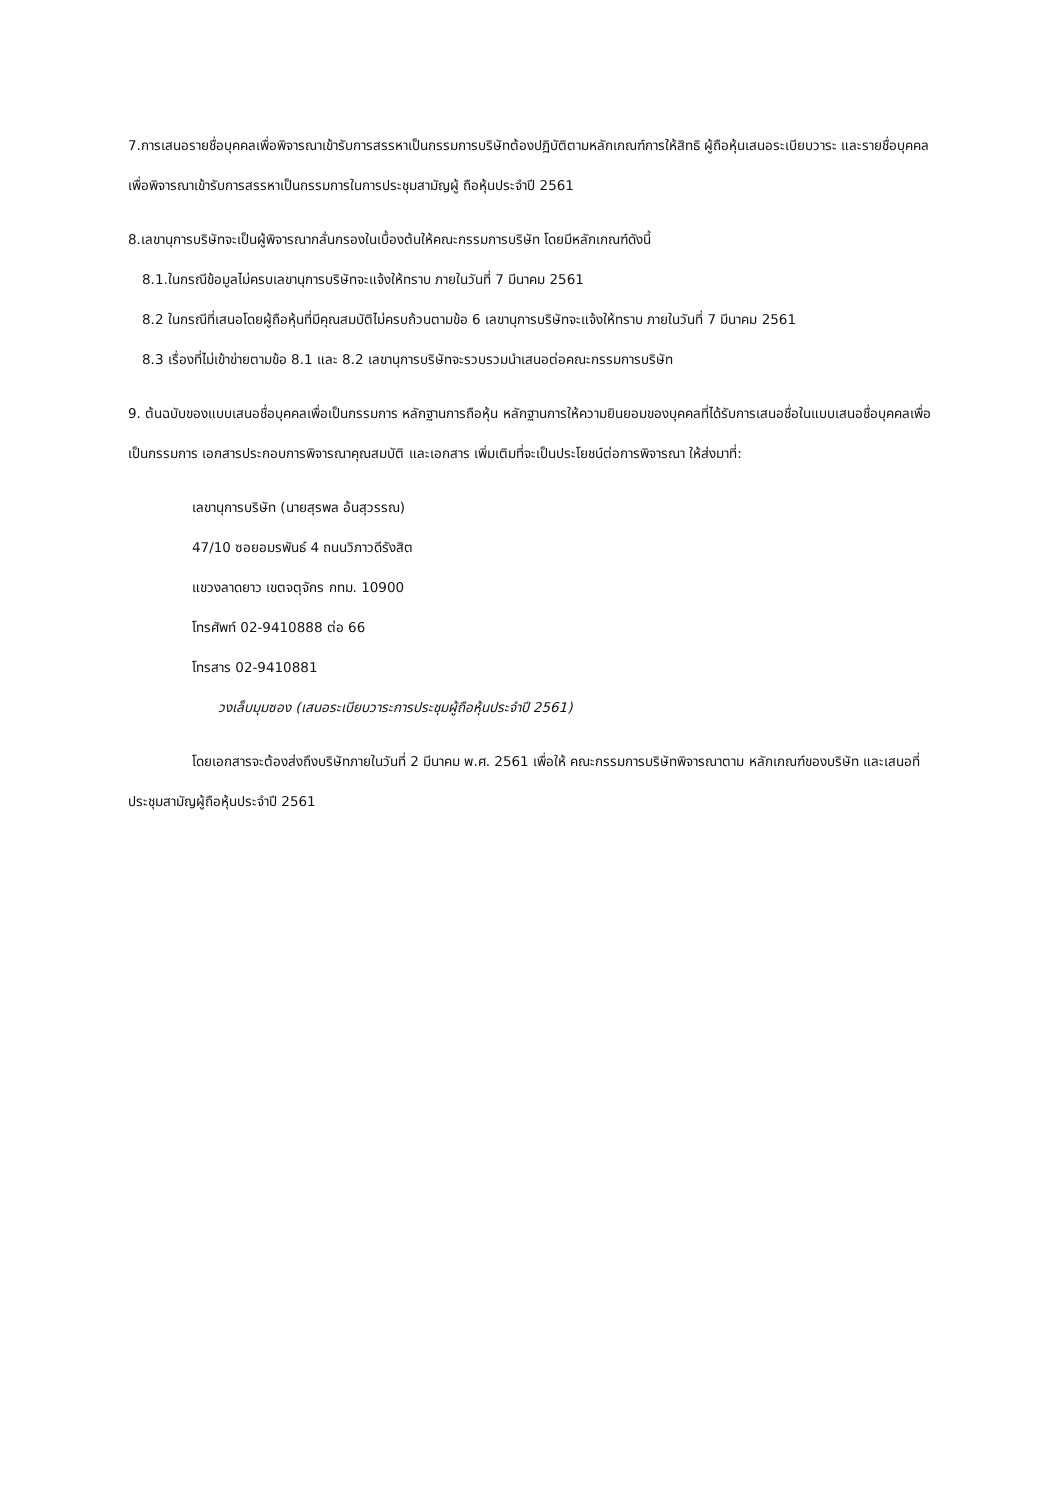7.การเสนอรายชื่อบุคคลเพื่อพิจารณาเข้ารับการสรรหาเป็นกรรมการบริษัทต้องปฏิบัติตามหลักเกณฑ์การให้สิทธิ ผู้ถือหุ้นเสนอระเบียบวาระ และรายชื่อบุคคลเพื่อพิจารณาเข้ารับการสรรหาเป็นกรรมการในการประชุมสามัญผู้ ถือหุ้นประจำปี 2561
8.เลขานุการบริษัทจะเป็นผู้พิจารณากลั่นกรองในเบื้องต้นให้คณะกรรมการบริษัท โดยมีหลักเกณฑ์ดังนี้
8.1.ในกรณีข้อมูลไม่ครบเลขานุการบริษัทจะแจ้งให้ทราบ ภายในวันที่ 7 มีนาคม 2561
8.2 ในกรณีที่เสนอโดยผู้ถือหุ้นที่มีคุณสมบัติไม่ครบถ้วนตามข้อ 6 เลขานุการบริษัทจะแจ้งให้ทราบ ภายในวันที่ 7 มีนาคม 2561
8.3 เรื่องที่ไม่เข้าข่ายตามข้อ 8.1 และ 8.2 เลขานุการบริษัทจะรวบรวมนำเสนอต่อคณะกรรมการบริษัท
9. ต้นฉบับของแบบเสนอชื่อบุคคลเพื่อเป็นกรรมการ หลักฐานการถือหุ้น หลักฐานการให้ความยินยอมของบุคคลที่ได้รับการเสนอชื่อในแบบเสนอชื่อบุคคลเพื่อเป็นกรรมการ เอกสารประกอบการพิจารณาคุณสมบัติ และเอกสาร เพิ่มเติมที่จะเป็นประโยชน์ต่อการพิจารณา ให้ส่งมาที่:
เลขานุการบริษัท (นายสุรพล อ้นสุวรรณ)
47/10 ซอยอมรพันธ์ 4 ถนนวิภาวดีรังสิต
แขวงลาดยาว เขตจตุจักร กทม. 10900
โทรศัพท์ 02-9410888 ต่อ 66
โทรสาร 02-9410881
วงเล็บมุมซอง (เสนอระเบียบวาระการประชุมผู้ถือหุ้นประจำปี 2561)
โดยเอกสารจะต้องส่งถึงบริษัทภายในวันที่ 2 มีนาคม พ.ศ. 2561 เพื่อให้ คณะกรรมการบริษัทพิจารณาตาม หลักเกณฑ์ของบริษัท และเสนอที่ประชุมสามัญผู้ถือหุ้นประจำปี 2561